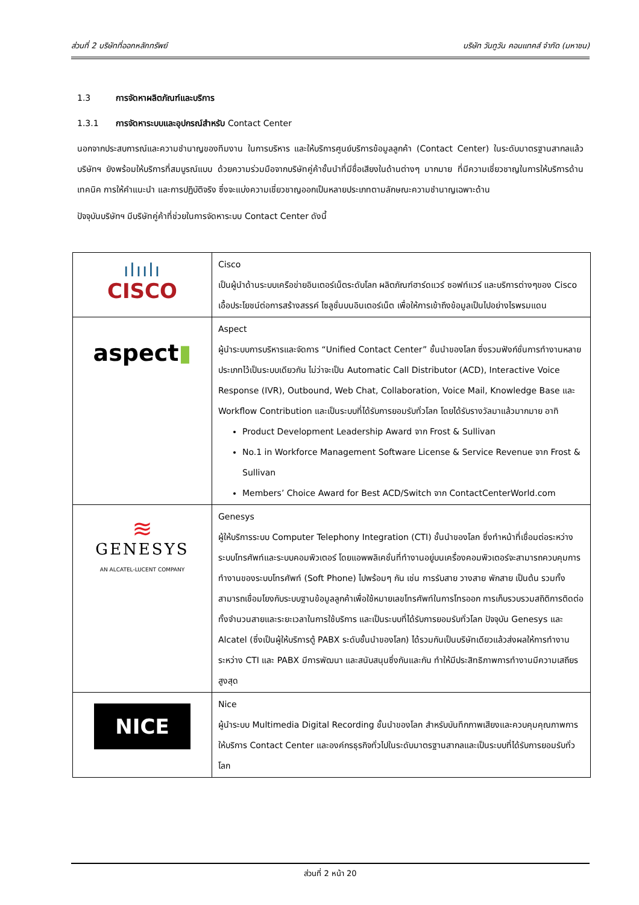ส่วนที่ 2 บริษัทที่ออกหลักทรัพย์ บริษัท วันทูวัน คอนแทคส์ จำกัด (มหาชน)
1.3 การจัดหาผลิตภัณฑ์และบริการ
1.3.1 การจัดหาระบบและอุปกรณ์สำหรับ Contact Center
นอกจากประสบการณ์และความชำนาญของทีมงาน ในการบริหาร และให้บริการศูนย์บริการข้อมูลลูกค้า (Contact Center) ในระดับมาตรฐานสากลแล้ว บริษัทฯ ยังพร้อมให้บริการที่สมบูรณ์แบบ ด้วยความร่วมมือจากบริษัทคู่ค้าชั้นนำที่มีชื่อเสียงในด้านต่างๆ มากมาย ที่มีความเชี่ยวชาญในการให้บริการด้านเทคนิค การให้คำแนะนำ และการปฏิบัติจริง ซึ่งจะแบ่งความเชี่ยวชาญออกเป็นหลายประเภทตามลักษณะความชำนาญเฉพาะด้าน
ปัจจุบันบริษัทฯ มีบริษัทคู่ค้าที่ช่วยในการจัดหาระบบ Contact Center ดังนี้
| ılıılı CISCO | Cisco เป็นผู้นำด้านระบบเครือข่ายอินเตอร์เน็ตระดับโลก ผลิตภัณฑ์ฮาร์ดแวร์ ซอฟท์แวร์ และบริการต่างๆของ Cisco เอื้อประโยชน์ต่อการสร้างสรรค์ โซลูชั่นบนอินเตอร์เน็ต เพื่อให้การเข้าถึงข้อมูลเป็นไปอย่างไรพรมแดน |
| aspect ▮ | Aspect ผู้นำระบบการบริหารและจัดการ “Unified Contact Center” ชั้นนำของโลก ซึ่งรวมฟังก์ชั่นการทำงานหลายประเภทไว้เป็นระบบเดียวกัน ไม่ว่าจะเป็น Automatic Call Distributor (ACD), Interactive Voice Response (IVR), Outbound, Web Chat, Collaboration, Voice Mail, Knowledge Base และ Workflow Contribution และเป็นระบบที่ได้รับการยอมรับทั่วโลก โดยได้รับรางวัลมาแล้วมากมาย อาทิ Product Development Leadership Award จาก Frost & Sullivan No.1 in Workforce Management Software License & Service Revenue จาก Frost & Sullivan Members’ Choice Award for Best ACD/Switch จาก ContactCenterWorld.com |
| ≋ GENESYS AN ALCATEL-LUCENT COMPANY | Genesys ผู้ให้บริการระบบ Computer Telephony Integration (CTI) ชั้นนำของโลก ซึ่งทำหน้าที่เชื่อมต่อระหว่างระบบโทรศัพท์และระบบคอมพิวเตอร์ โดยแอพพลิเคชั่นที่ทำงานอยู่บนเครื่องคอมพิวเตอร์จะสามารถควบคุมการทำงานของระบบโทรศัพท์ (Soft Phone) ไปพร้อมๆ กัน เช่น การรับสาย วางสาย พักสาย เป็นต้น รวมทั้งสามารถเชื่อมโยงกับระบบฐานข้อมูลลูกค้าเพื่อใช้หมายเลขโทรศัพท์ในการโทรออก การเก็บรวบรวมสถิติการติดต่อทั้งจำนวนสายและระยะเวลาในการใช้บริการ และเป็นระบบที่ได้รับการยอมรับทั่วโลก ปัจจุบัน Genesys และ Alcatel (ซึ่งเป็นผู้ให้บริการตู้ PABX ระดับชั้นนำของโลก) ได้รวมกันเป็นบริษัทเดียวแล้วส่งผลให้การทำงานระหว่าง CTI และ PABX มีการพัฒนา และสนับสนุนซึ่งกันและกัน ทำให้มีประสิทธิภาพการทำงานมีความเสถียรสูงสุด |
| NICE | Nice ผู้นำระบบ Multimedia Digital Recording ชั้นนำของโลก สำหรับบันทึกภาพเสียงและควบคุมคุณภาพการให้บริการ Contact Center และองค์กรธุรกิจทั่วไปในระดับมาตรฐานสากลและเป็นระบบที่ได้รับการยอมรับทั่วโลก |
ส่วนที่ 2 หน้า 20